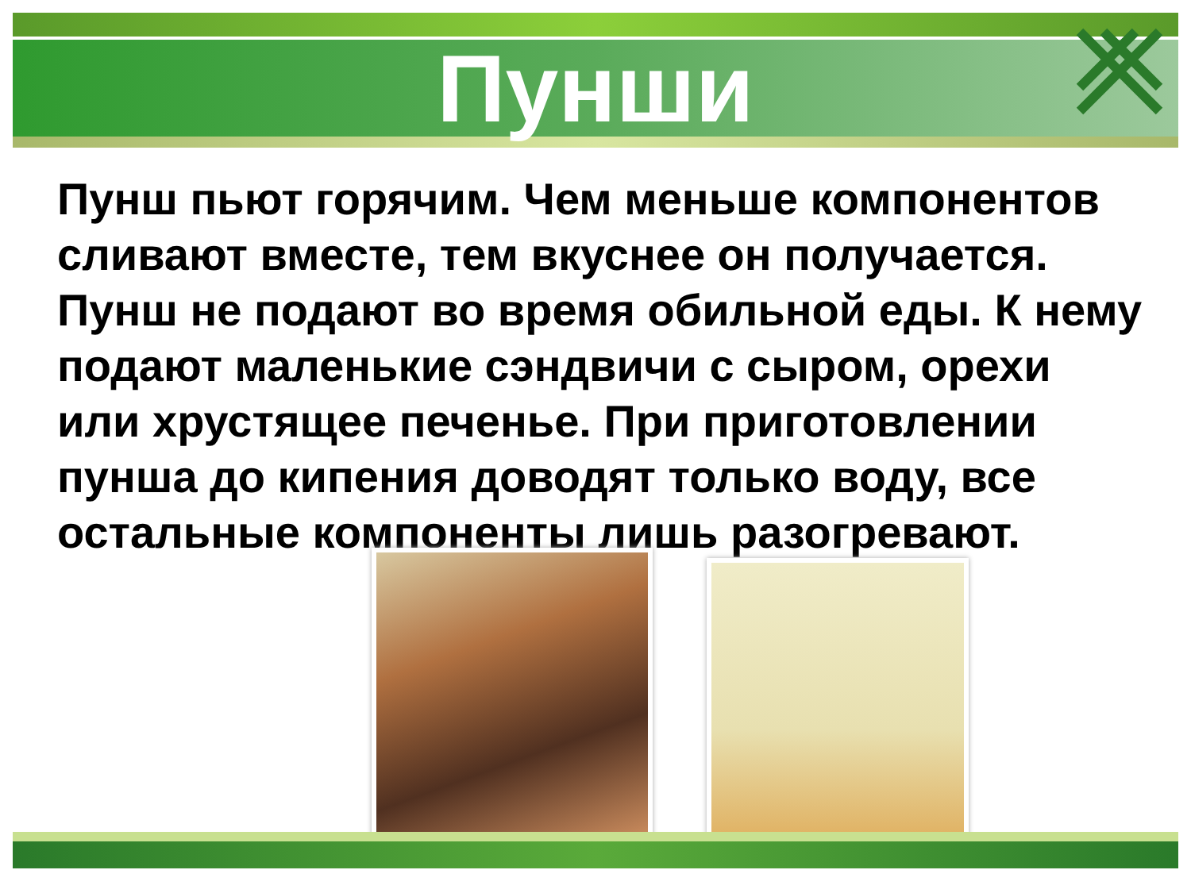Пунши
Пунш пьют горячим. Чем меньше компонентов сливают вместе, тем вкуснее он получается. Пунш не подают во время обильной еды. К нему подают маленькие сэндвичи с сыром, орехи или хрустящее печенье. При приготовлении пунша до кипения доводят только воду, все остальные компоненты лишь разогревают.